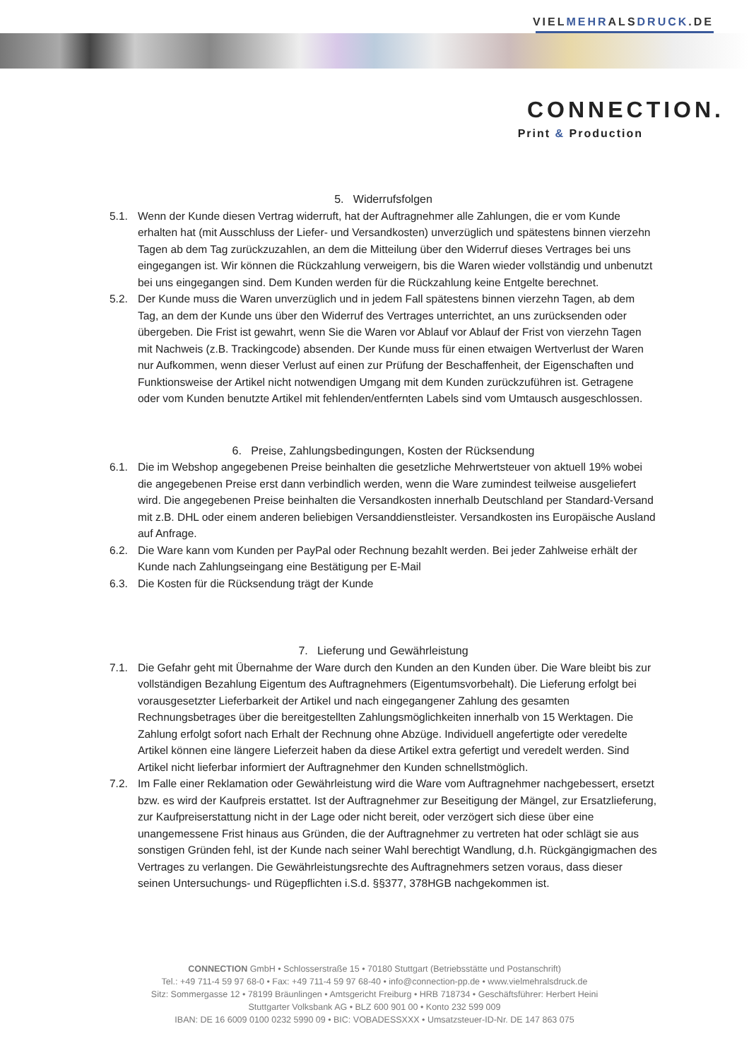VIELMEHRALSDRUCK.DE
CONNECTION.
Print & Production
5. Widerrufsfolgen
5.1. Wenn der Kunde diesen Vertrag widerruft, hat der Auftragnehmer alle Zahlungen, die er vom Kunde erhalten hat (mit Ausschluss der Liefer- und Versandkosten) unverzüglich und spätestens binnen vierzehn Tagen ab dem Tag zurückzuzahlen, an dem die Mitteilung über den Widerruf dieses Vertrages bei uns eingegangen ist. Wir können die Rückzahlung verweigern, bis die Waren wieder vollständig und unbenutzt bei uns eingegangen sind. Dem Kunden werden für die Rückzahlung keine Entgelte berechnet.
5.2. Der Kunde muss die Waren unverzüglich und in jedem Fall spätestens binnen vierzehn Tagen, ab dem Tag, an dem der Kunde uns über den Widerruf des Vertrages unterrichtet, an uns zurücksenden oder übergeben. Die Frist ist gewahrt, wenn Sie die Waren vor Ablauf vor Ablauf der Frist von vierzehn Tagen mit Nachweis (z.B. Trackingcode) absenden. Der Kunde muss für einen etwaigen Wertverlust der Waren nur Aufkommen, wenn dieser Verlust auf einen zur Prüfung der Beschaffenheit, der Eigenschaften und Funktionsweise der Artikel nicht notwendigen Umgang mit dem Kunden zurückzuführen ist. Getragene oder vom Kunden benutzte Artikel mit fehlenden/entfernten Labels sind vom Umtausch ausgeschlossen.
6. Preise, Zahlungsbedingungen, Kosten der Rücksendung
6.1. Die im Webshop angegebenen Preise beinhalten die gesetzliche Mehrwertsteuer von aktuell 19% wobei die angegebenen Preise erst dann verbindlich werden, wenn die Ware zumindest teilweise ausgeliefert wird. Die angegebenen Preise beinhalten die Versandkosten innerhalb Deutschland per Standard-Versand mit z.B. DHL oder einem anderen beliebigen Versanddienstleister. Versandkosten ins Europäische Ausland auf Anfrage.
6.2. Die Ware kann vom Kunden per PayPal oder Rechnung bezahlt werden. Bei jeder Zahlweise erhält der Kunde nach Zahlungseingang eine Bestätigung per E-Mail
6.3. Die Kosten für die Rücksendung trägt der Kunde
7. Lieferung und Gewährleistung
7.1. Die Gefahr geht mit Übernahme der Ware durch den Kunden an den Kunden über. Die Ware bleibt bis zur vollständigen Bezahlung Eigentum des Auftragnehmers (Eigentumsvorbehalt). Die Lieferung erfolgt bei vorausgesetzter Lieferbarkeit der Artikel und nach eingegangener Zahlung des gesamten Rechnungsbetrages über die bereitgestellten Zahlungsmöglichkeiten innerhalb von 15 Werktagen. Die Zahlung erfolgt sofort nach Erhalt der Rechnung ohne Abzüge. Individuell angefertigte oder veredelte Artikel können eine längere Lieferzeit haben da diese Artikel extra gefertigt und veredelt werden. Sind Artikel nicht lieferbar informiert der Auftragnehmer den Kunden schnellstmöglich.
7.2. Im Falle einer Reklamation oder Gewährleistung wird die Ware vom Auftragnehmer nachgebessert, ersetzt bzw. es wird der Kaufpreis erstattet. Ist der Auftragnehmer zur Beseitigung der Mängel, zur Ersatzlieferung, zur Kaufpreiserstattung nicht in der Lage oder nicht bereit, oder verzögert sich diese über eine unangemessene Frist hinaus aus Gründen, die der Auftragnehmer zu vertreten hat oder schlägt sie aus sonstigen Gründen fehl, ist der Kunde nach seiner Wahl berechtigt Wandlung, d.h. Rückgängigmachen des Vertrages zu verlangen. Die Gewährleistungsrechte des Auftragnehmers setzen voraus, dass dieser seinen Untersuchungs- und Rügepflichten i.S.d. §§377, 378HGB nachgekommen ist.
CONNECTION GmbH • Schlosserstraße 15 • 70180 Stuttgart (Betriebsstätte und Postanschrift)
Tel.: +49 711-4 59 97 68-0 • Fax: +49 711-4 59 97 68-40 • info@connection-pp.de • www.vielmehralsdruck.de
Sitz: Sommergasse 12 • 78199 Bräunlingen • Amtsgericht Freiburg • HRB 718734 • Geschäftsführer: Herbert Heini
Stuttgarter Volksbank AG • BLZ 600 901 00 • Konto 232 599 009
IBAN: DE 16 6009 0100 0232 5990 09 • BIC: VOBADESSXXX • Umsatzsteuer-ID-Nr. DE 147 863 075